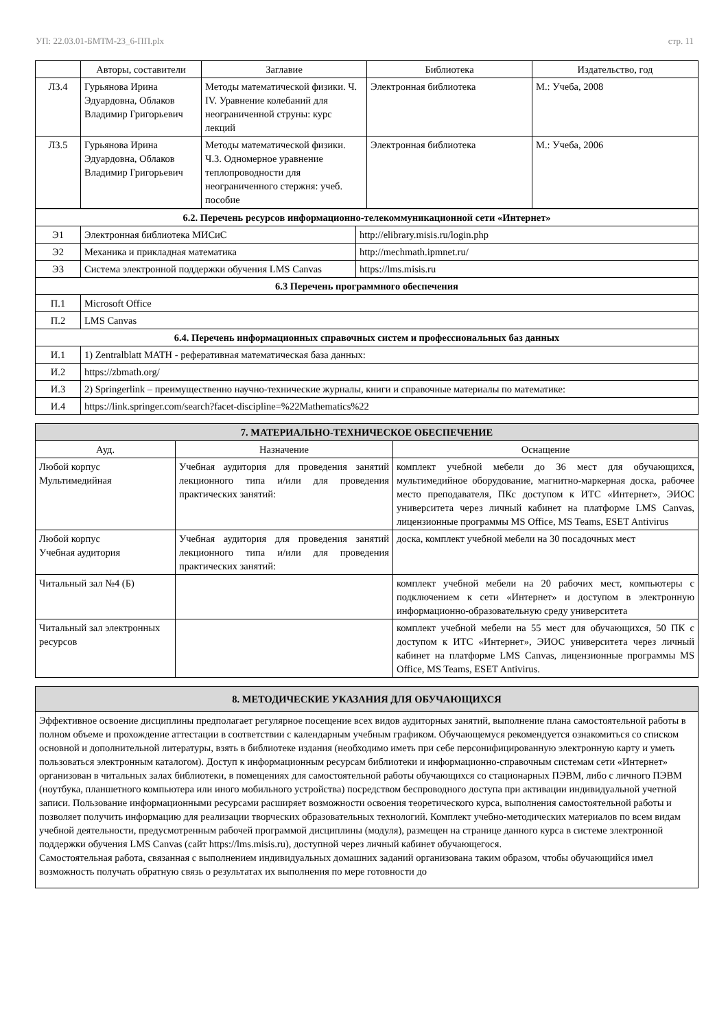УП: 22.03.01-БМТМ-23_6-ПП.plx стр. 11
| | Авторы, составители | Заглавие | Библиотека | Издательство, год |
| --- | --- | --- | --- | --- |
| Л3.4 | Гурьянова Ирина Эдуардовна, Облаков Владимир Григорьевич | Методы математической физики. Ч. IV. Уравнение колебаний для неограниченной струны: курс лекций | Электронная библиотека | М.: Учеба, 2008 |
| Л3.5 | Гурьянова Ирина Эдуардовна, Облаков Владимир Григорьевич | Методы математической физики. Ч.3. Одномерное уравнение теплопроводности для неограниченного стержня: учеб. пособие | Электронная библиотека | М.: Учеба, 2006 |
| 6.2. Перечень ресурсов информационно-телекоммуникационной сети «Интернет» | | |
| Э1 | Электронная библиотека МИСиС | http://elibrary.misis.ru/login.php |
| Э2 | Механика и прикладная математика | http://mechmath.ipmnet.ru/ |
| Э3 | Система электронной поддержки обучения LMS Canvas | https://lms.misis.ru |
| 6.3 Перечень программного обеспечения | | |
| П.1 | Microsoft Office | |
| П.2 | LMS Canvas | |
| 6.4. Перечень информационных справочных систем и профессиональных баз данных | | |
| И.1 | 1) Zentralblatt MATH - реферативная математическая база данных: | |
| И.2 | https://zbmath.org/ | |
| И.3 | 2) Springerlink – преимущественно научно-технические журналы, книги и справочные материалы по математике: | |
| И.4 | https://link.springer.com/search?facet-discipline=%22Mathematics%22 | |
| 7. МАТЕРИАЛЬНО-ТЕХНИЧЕСКОЕ ОБЕСПЕЧЕНИЕ | | |
| Ауд. | Назначение | Оснащение |
| Любой корпус Мультимедийная | Учебная аудитория для проведения занятий лекционного типа и/или для проведения практических занятий: | комплект учебной мебели до 36 мест для обучающихся, мультимедийное оборудование, магнитно-маркерная доска, рабочее место преподавателя, ПКс доступом к ИТС «Интернет», ЭИОС университета через личный кабинет на платформе LMS Canvas, лицензионные программы MS Office, MS Teams, ESET Antivirus |
| Любой корпус Учебная аудитория | Учебная аудитория для проведения занятий лекционного типа и/или для проведения практических занятий: | доска, комплект учебной мебели на 30 посадочных мест |
| Читальный зал №4 (Б) | | комплект учебной мебели на 20 рабочих мест, компьютеры с подключением к сети «Интернет» и доступом в электронную информационно-образовательную среду университета |
| Читальный зал электронных ресурсов | | комплект учебной мебели на 55 мест для обучающихся, 50 ПК с доступом к ИТС «Интернет», ЭИОС университета через личный кабинет на платформе LMS Canvas, лицензионные программы MS Office, MS Teams, ESET Antivirus. |
| 8. МЕТОДИЧЕСКИЕ УКАЗАНИЯ ДЛЯ ОБУЧАЮЩИХСЯ |
| Эффективное освоение дисциплины предполагает регулярное посещение всех видов аудиторных занятий, выполнение плана самостоятельной работы в полном объеме и прохождение аттестации в соответствии с календарным учебным графиком. Обучающемуся рекомендуется ознакомиться со списком основной и дополнительной литературы, взять в библиотеке издания (необходимо иметь при себе персонифицированную электронную карту и уметь пользоваться электронным каталогом). Доступ к информационным ресурсам библиотеки и информационно-справочным системам сети «Интернет» организован в читальных залах библиотеки, в помещениях для самостоятельной работы обучающихся со стационарных ПЭВМ, либо с личного ПЭВМ (ноутбука, планшетного компьютера или иного мобильного устройства) посредством беспроводного доступа при активации индивидуальной учетной записи. Пользование информационными ресурсами расширяет возможности освоения теоретического курса, выполнения самостоятельной работы и позволяет получить информацию для реализации творческих образовательных технологий. Комплект учебно-методических материалов по всем видам учебной деятельности, предусмотренным рабочей программой дисциплины (модуля), размещен на странице данного курса в системе электронной поддержки обучения LMS Canvas (сайт https://lms.misis.ru), доступной через личный кабинет обучающегося. Самостоятельная работа, связанная с выполнением индивидуальных домашних заданий организована таким образом, чтобы обучающийся имел возможность получать обратную связь о результатах их выполнения по мере готовности до |